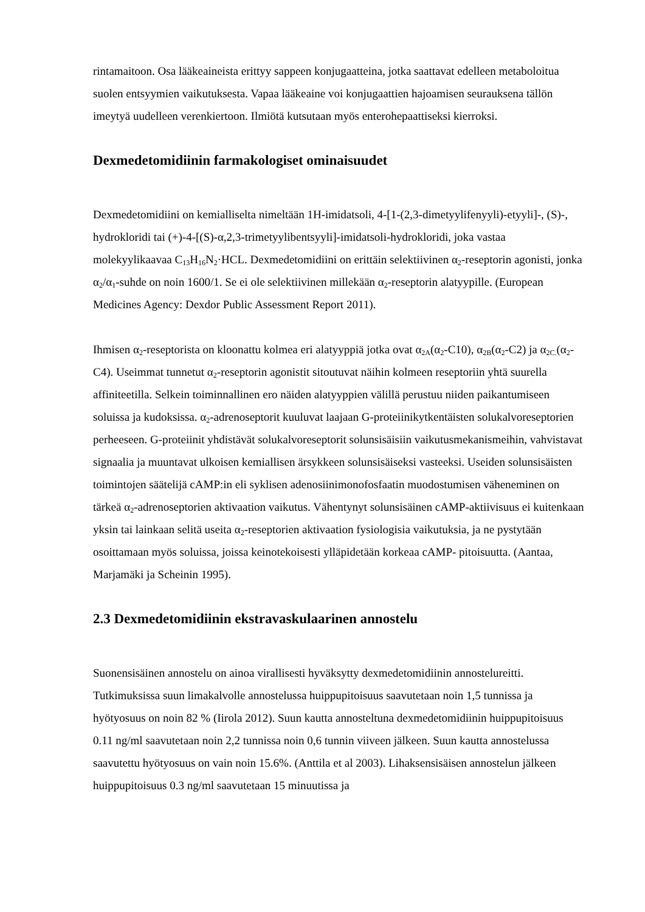rintamaitoon. Osa lääkeaineista erittyy sappeen konjugaatteina, jotka saattavat edelleen metaboloitua suolen entsyymien vaikutuksesta. Vapaa lääkeaine voi konjugaattien hajoamisen seurauksena tällön imeytyä uudelleen verenkiertoon. Ilmiötä kutsutaan myös enterohepaattiseksi kierroksi.
Dexmedetomidiinin farmakologiset ominaisuudet
Dexmedetomidiini on kemialliselta nimeltään 1H-imidatsoli, 4-[1-(2,3-dimetyylifenyyli)-etyyli]-, (S)-, hydrokloridi tai (+)-4-[(S)-α,2,3-trimetyylibentsyyli]-imidatsoli-hydrokloridi, joka vastaa molekyylikaavaa C<sub>13</sub>H<sub>16</sub>N<sub>2</sub>·HCL. Dexmedetomidiini on erittäin selektiivinen α<sub>2</sub>-reseptorin agonisti, jonka α<sub>2</sub>/α<sub>1</sub>-suhde on noin 1600/1. Se ei ole selektiivinen millekään α<sub>2</sub>-reseptorin alatyypille. (European Medicines Agency: Dexdor Public Assessment Report 2011).
Ihmisen α<sub>2</sub>-reseptorista on kloonattu kolmea eri alatyyppiä jotka ovat α<sub>2A</sub>(α<sub>2</sub>-C10), α<sub>2B</sub>(α<sub>2</sub>-C2) ja α<sub>2C.</sub>(α<sub>2</sub>-C4). Useimmat tunnetut α<sub>2</sub>-reseptorin agonistit sitoutuvat näihin kolmeen reseptoriin yhtä suurella affiniteetilla. Selkein toiminnallinen ero näiden alatyyppien välillä perustuu niiden paikantumiseen soluissa ja kudoksissa. α<sub>2</sub>-adrenoseptorit kuuluvat laajaan G-proteiinikytkentäisten solukalvoreseptorien perheeseen. G-proteiinit yhdistävät solukalvoreseptorit solunsisäisiin vaikutusmekanismeihin, vahvistavat signaalia ja muuntavat ulkoisen kemiallisen ärsykkeen solunsisäiseksi vasteeksi. Useiden solunsisäisten toimintojen säätelijä cAMP:in eli syklisen adenosiinimonofosfaatin muodostumisen väheneminen on tärkeä α<sub>2</sub>-adrenoseptorien aktivaation vaikutus. Vähentynyt solunsisäinen cAMP-aktiivisuus ei kuitenkaan yksin tai lainkaan selitä useita α<sub>2</sub>-reseptorien aktivaation fysiologisia vaikutuksia, ja ne pystytään osoittamaan myös soluissa, joissa keinotekoisesti ylläpidetään korkeaa cAMP- pitoisuutta. (Aantaa, Marjamäki ja Scheinin 1995).
2.3 Dexmedetomidiinin ekstravaskulaarinen annostelu
Suonensisäinen annostelu on ainoa virallisesti hyväksytty dexmedetomidiinin annostelureitti. Tutkimuksissa suun limakalvolle annostelussa huippupitoisuus saavutetaan noin 1,5 tunnissa ja hyötyosuus on noin 82 % (Iirola 2012). Suun kautta annosteltuna dexmedetomidiinin huippupitoisuus 0.11 ng/ml saavutetaan noin 2,2 tunnissa noin 0,6 tunnin viiveen jälkeen. Suun kautta annostelussa saavutettu hyötyosuus on vain noin 15.6%. (Anttila et al 2003). Lihaksensisäisen annostelun jälkeen huippupitoisuus 0.3 ng/ml saavutetaan 15 minuutissa ja